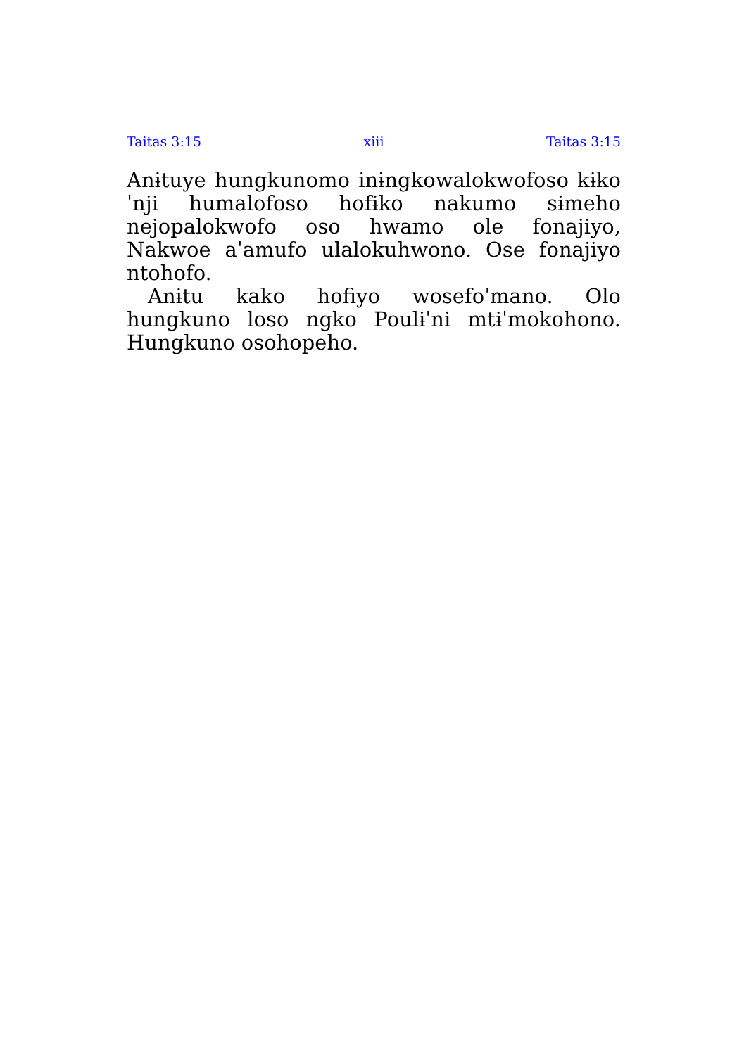Taitas 3:15 xiii Taitas 3:15
Anɨtuye hungkunomo inɨngkowalokwofoso kɨkoˈnji humalofoso hofɨko nakumo sɨmeho nejopalokwofo oso hwamo ole fonajiyo, Nakwoe aˈamufo ulalokuhwono. Ose fonajiyo ntohofo.
Anɨtu kako hofiyo wosefoˈmano. Olo hungkuno loso ngko Poulɨˈni mtɨˈmokohono. Hungkuno osohopeho.